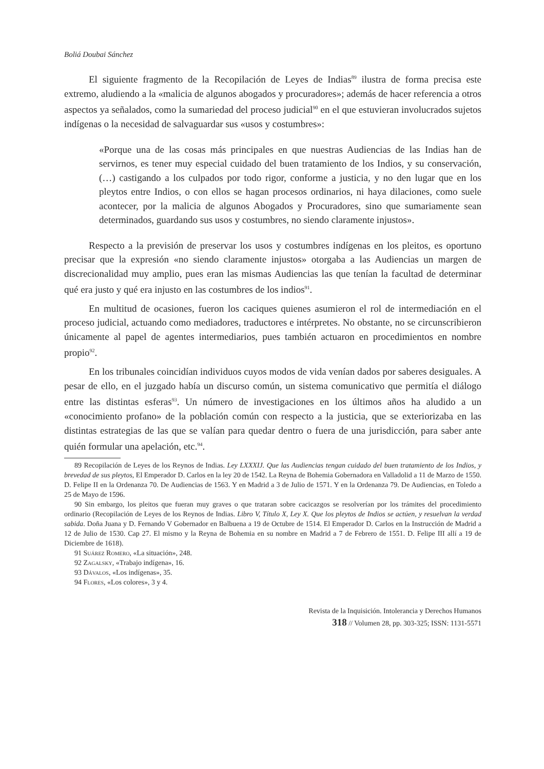Boliá Doubai Sánchez
El siguiente fragmento de la Recopilación de Leyes de Indias<sup>89</sup> ilustra de forma precisa este extremo, aludiendo a la «malicia de algunos abogados y procuradores»; además de hacer referencia a otros aspectos ya señalados, como la sumariedad del proceso judicial<sup>90</sup> en el que estuvieran involucrados sujetos indígenas o la necesidad de salvaguardar sus «usos y costumbres»:
«Porque una de las cosas más principales en que nuestras Audiencias de las Indias han de servirnos, es tener muy especial cuidado del buen tratamiento de los Indios, y su conservación, (…) castigando a los culpados por todo rigor, conforme a justicia, y no den lugar que en los pleytos entre Indios, o con ellos se hagan procesos ordinarios, ni haya dilaciones, como suele acontecer, por la malicia de algunos Abogados y Procuradores, sino que sumariamente sean determinados, guardando sus usos y costumbres, no siendo claramente injustos».
Respecto a la previsión de preservar los usos y costumbres indígenas en los pleitos, es oportuno precisar que la expresión «no siendo claramente injustos» otorgaba a las Audiencias un margen de discrecionalidad muy amplio, pues eran las mismas Audiencias las que tenían la facultad de determinar qué era justo y qué era injusto en las costumbres de los indios<sup>91</sup>.
En multitud de ocasiones, fueron los caciques quienes asumieron el rol de intermediación en el proceso judicial, actuando como mediadores, traductores e intérpretes. No obstante, no se circunscribieron únicamente al papel de agentes intermediarios, pues también actuaron en procedimientos en nombre propio<sup>92</sup>.
En los tribunales coincidían individuos cuyos modos de vida venían dados por saberes desiguales. A pesar de ello, en el juzgado había un discurso común, un sistema comunicativo que permitía el diálogo entre las distintas esferas<sup>93</sup>. Un número de investigaciones en los últimos años ha aludido a un «conocimiento profano» de la población común con respecto a la justicia, que se exteriorizaba en las distintas estrategias de las que se valían para quedar dentro o fuera de una jurisdicción, para saber ante quién formular una apelación, etc.<sup>94</sup>.
89 Recopilación de Leyes de los Reynos de Indias. Ley LXXXIJ. Que las Audiencias tengan cuidado del buen tratamiento de los Indios, y brevedad de sus pleytos, El Emperador D. Carlos en la ley 20 de 1542. La Reyna de Bohemia Gobernadora en Valladolid a 11 de Marzo de 1550. D. Felipe II en la Ordenanza 70. De Audiencias de 1563. Y en Madrid a 3 de Julio de 1571. Y en la Ordenanza 79. De Audiencias, en Toledo a 25 de Mayo de 1596.
90 Sin embargo, los pleitos que fueran muy graves o que trataran sobre cacicazgos se resolverían por los trámites del procedimiento ordinario (Recopilación de Leyes de los Reynos de Indias. Libro V, Título X, Ley X. Que los pleytos de Indios se actúen, y resuelvan la verdad sabida. Doña Juana y D. Fernando V Gobernador en Balbuena a 19 de Octubre de 1514. El Emperador D. Carlos en la Instrucción de Madrid a 12 de Julio de 1530. Cap 27. El mismo y la Reyna de Bohemia en su nombre en Madrid a 7 de Febrero de 1551. D. Felipe III allí a 19 de Diciembre de 1618).
91 Suárez Romero, «La situación», 248.
92 Zagalsky, «Trabajo indígena», 16.
93 Dávalos, «Los indígenas», 35.
94 Flores, «Los colores», 3 y 4.
Revista de la Inquisición. Intolerancia y Derechos Humanos
318 // Volumen 28, pp. 303-325; ISSN: 1131-5571